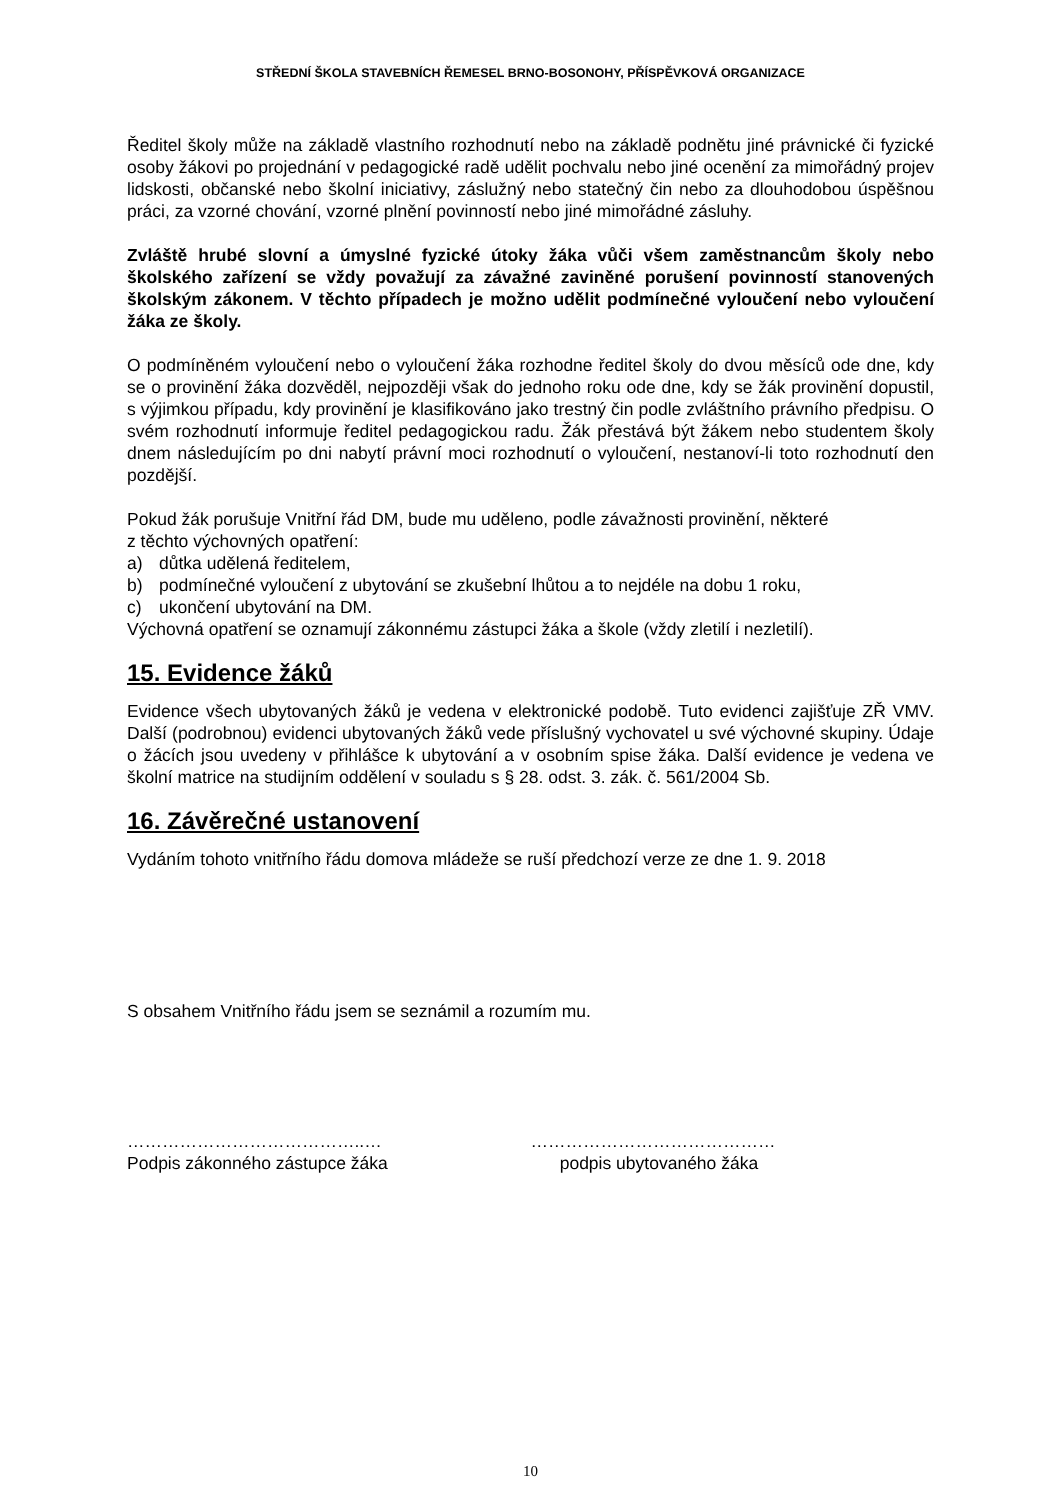STŘEDNÍ ŠKOLA STAVEBNÍCH ŘEMESEL BRNO-BOSONOHY, PŘÍSPĚVKOVÁ ORGANIZACE
Ředitel školy může na základě vlastního rozhodnutí nebo na základě podnětu jiné právnické či fyzické osoby žákovi po projednání v pedagogické radě udělit pochvalu nebo jiné ocenění za mimořádný projev lidskosti, občanské nebo školní iniciativy, záslužný nebo statečný čin nebo za dlouhodobou úspěšnou práci, za vzorné chování, vzorné plnění povinností nebo jiné mimořádné zásluhy.
Zvláště hrubé slovní a úmyslné fyzické útoky žáka vůči všem zaměstnancům školy nebo školského zařízení se vždy považují za závažné zaviněné porušení povinností stanovených školským zákonem. V těchto případech je možno udělit podmínečné vyloučení nebo vyloučení žáka ze školy.
O podmíněném vyloučení nebo o vyloučení žáka rozhodne ředitel školy do dvou měsíců ode dne, kdy se o provinění žáka dozvěděl, nejpozději však do jednoho roku ode dne, kdy se žák provinění dopustil, s výjimkou případu, kdy provinění je klasifikováno jako trestný čin podle zvláštního právního předpisu. O svém rozhodnutí informuje ředitel pedagogickou radu. Žák přestává být žákem nebo studentem školy dnem následujícím po dni nabytí právní moci rozhodnutí o vyloučení, nestanoví-li toto rozhodnutí den pozdější.
Pokud žák porušuje Vnitřní řád DM, bude mu uděleno, podle závažnosti provinění, některé
z těchto výchovných opatření:
a) důtka udělená ředitelem,
b) podmínečné vyloučení z ubytování se zkušební lhůtou a to nejdéle na dobu 1 roku,
c) ukončení ubytování na DM.
Výchovná opatření se oznamují zákonnému zástupci žáka a škole (vždy zletilí i nezletilí).
15. Evidence žáků
Evidence všech ubytovaných žáků je vedena v elektronické podobě. Tuto evidenci zajišťuje ZŘ VMV. Další (podrobnou) evidenci ubytovaných žáků vede příslušný vychovatel u své výchovné skupiny. Údaje o žácích jsou uvedeny v přihlášce k ubytování a v osobním spise žáka. Další evidence je vedena ve školní matrice na studijním oddělení v souladu s § 28. odst. 3. zák. č. 561/2004 Sb.
16. Závěrečné ustanovení
Vydáním tohoto vnitřního řádu domova mládeže se ruší předchozí verze ze dne 1. 9. 2018
S obsahem Vnitřního řádu jsem se seznámil a rozumím mu.
…………………………………..…
Podpis zákonného zástupce žáka
……………………………………
podpis ubytovaného žáka
10